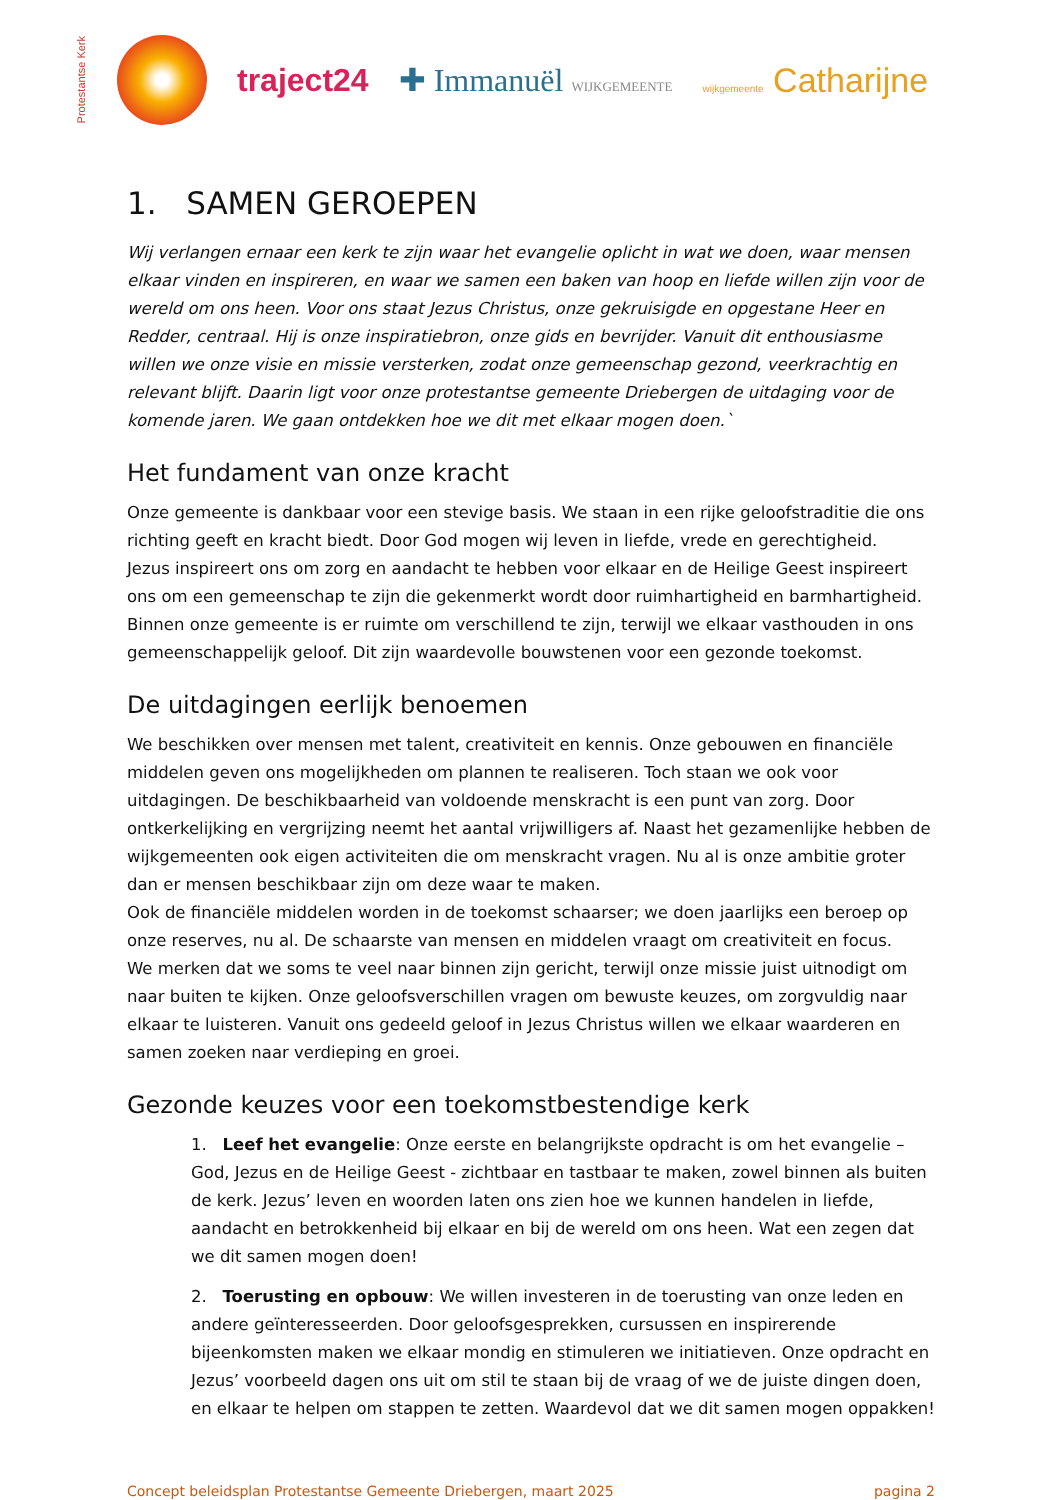Protestantse Kerk
traject24 ✚ Immanuël WIJKGEMEENTE wijkgemeente Catharijne
1. SAMEN GEROEPEN
Wij verlangen ernaar een kerk te zijn waar het evangelie oplicht in wat we doen, waar mensen elkaar vinden en inspireren, en waar we samen een baken van hoop en liefde willen zijn voor de wereld om ons heen. Voor ons staat Jezus Christus, onze gekruisigde en opgestane Heer en Redder, centraal. Hij is onze inspiratiebron, onze gids en bevrijder. Vanuit dit enthousiasme willen we onze visie en missie versterken, zodat onze gemeenschap gezond, veerkrachtig en relevant blijft. Daarin ligt voor onze protestantse gemeente Driebergen de uitdaging voor de komende jaren. We gaan ontdekken hoe we dit met elkaar mogen doen.`
Het fundament van onze kracht
Onze gemeente is dankbaar voor een stevige basis. We staan in een rijke geloofstraditie die ons richting geeft en kracht biedt. Door God mogen wij leven in liefde, vrede en gerechtigheid.
Jezus inspireert ons om zorg en aandacht te hebben voor elkaar en de Heilige Geest inspireert ons om een gemeenschap te zijn die gekenmerkt wordt door ruimhartigheid en barmhartigheid. Binnen onze gemeente is er ruimte om verschillend te zijn, terwijl we elkaar vasthouden in ons gemeenschappelijk geloof. Dit zijn waardevolle bouwstenen voor een gezonde toekomst.
De uitdagingen eerlijk benoemen
We beschikken over mensen met talent, creativiteit en kennis. Onze gebouwen en financiële middelen geven ons mogelijkheden om plannen te realiseren. Toch staan we ook voor uitdagingen. De beschikbaarheid van voldoende menskracht is een punt van zorg. Door ontkerkelijking en vergrijzing neemt het aantal vrijwilligers af. Naast het gezamenlijke hebben de wijkgemeenten ook eigen activiteiten die om menskracht vragen. Nu al is onze ambitie groter dan er mensen beschikbaar zijn om deze waar te maken.
Ook de financiële middelen worden in de toekomst schaarser; we doen jaarlijks een beroep op onze reserves, nu al. De schaarste van mensen en middelen vraagt om creativiteit en focus.
We merken dat we soms te veel naar binnen zijn gericht, terwijl onze missie juist uitnodigt om naar buiten te kijken. Onze geloofsverschillen vragen om bewuste keuzes, om zorgvuldig naar elkaar te luisteren. Vanuit ons gedeeld geloof in Jezus Christus willen we elkaar waarderen en samen zoeken naar verdieping en groei.
Gezonde keuzes voor een toekomstbestendige kerk
1. Leef het evangelie: Onze eerste en belangrijkste opdracht is om het evangelie – God, Jezus en de Heilige Geest - zichtbaar en tastbaar te maken, zowel binnen als buiten de kerk. Jezus’ leven en woorden laten ons zien hoe we kunnen handelen in liefde, aandacht en betrokkenheid bij elkaar en bij de wereld om ons heen. Wat een zegen dat we dit samen mogen doen!
2. Toerusting en opbouw: We willen investeren in de toerusting van onze leden en andere geïnteresseerden. Door geloofsgesprekken, cursussen en inspirerende bijeenkomsten maken we elkaar mondig en stimuleren we initiatieven. Onze opdracht en Jezus’ voorbeeld dagen ons uit om stil te staan bij de vraag of we de juiste dingen doen, en elkaar te helpen om stappen te zetten. Waardevol dat we dit samen mogen oppakken!
Concept beleidsplan Protestantse Gemeente Driebergen, maart 2025 pagina 2